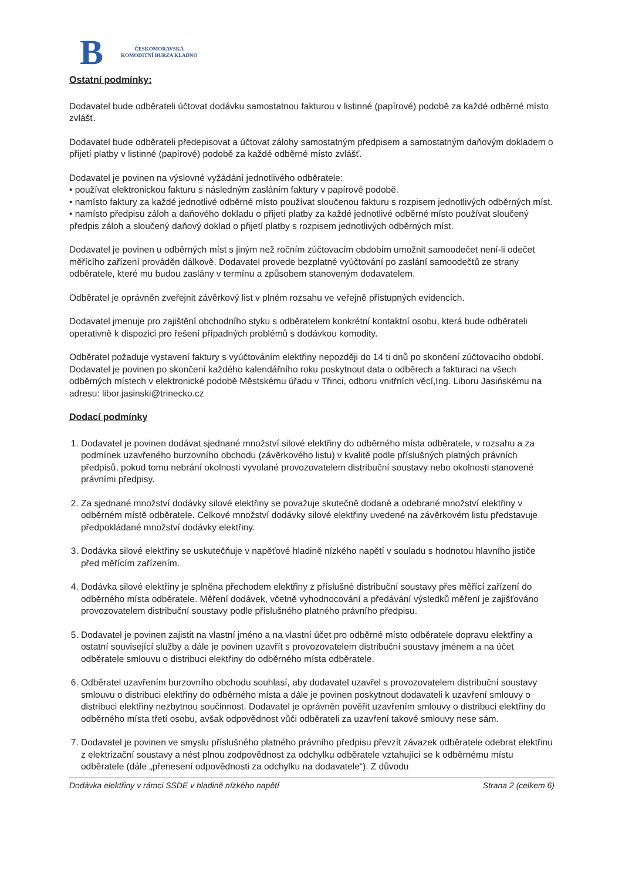B
ČESKOMORAVSKÁ
KOMODITNÍ BURZA KLADNO
Ostatní podmínky:
Dodavatel bude odběrateli účtovat dodávku samostatnou fakturou v listinné (papírové) podobě za každé odběrné místo zvlášť.
Dodavatel bude odběrateli předepisovat a účtovat zálohy samostatným předpisem a samostatným daňovým dokladem o přijetí platby v listinné (papírové) podobě za každé odběrné místo zvlášť.
Dodavatel je povinen na výslovné vyžádání jednotlivého odběratele:
• používat elektronickou fakturu s následným zasláním faktury v papírové podobě.
• namísto faktury za každé jednotlivé odběrné místo používat sloučenou fakturu s rozpisem jednotlivých odběrných míst.
• namísto předpisu záloh a daňového dokladu o přijetí platby za každé jednotlivé odběrné místo používat sloučený předpis záloh a sloučený daňový doklad o přijetí platby s rozpisem jednotlivých odběrných míst.
Dodavatel je povinen u odběrných míst s jiným než ročním zúčtovacím obdobím umožnit samoodečet není-li odečet měřícího zařízení prováděn dálkově. Dodavatel provede bezplatné vyúčtování po zaslání samoodečtů ze strany odběratele, které mu budou zaslány v termínu a způsobem stanoveným dodavatelem.
Odběratel je oprávněn zveřejnit závěrkový list v plném rozsahu ve veřejně přístupných evidencích.
Dodavatel jmenuje pro zajištění obchodního styku s odběratelem konkrétní kontaktní osobu, která bude odběrateli operativně k dispozici pro řešení případných problémů s dodávkou komodity.
Odběratel požaduje vystavení faktury s vyúčtováním elektřiny nepozději do 14 ti dnů po skončení zúčtovacího období.
Dodavatel je povinen po skončení každého kalendářního roku poskytnout data o odběrech a fakturaci na všech odběrných místech v elektronické podobě Městskému úřadu v Třinci, odboru vnitřních věcí,Ing. Liboru Jasińskému na adresu: libor.jasinski@trinecko.cz
Dodací podmínky
1. Dodavatel je povinen dodávat sjednané množství silové elektřiny do odběrného místa odběratele, v rozsahu a za podmínek uzavřeného burzovního obchodu (závěrkového listu) v kvalitě podle příslušných platných právních předpisů, pokud tomu nebrání okolnosti vyvolané provozovatelem distribuční soustavy nebo okolnosti stanovené právními předpisy.
2. Za sjednané množství dodávky silové elektřiny se považuje skutečně dodané a odebrané množství elektřiny v odběrném místě odběratele. Celkové množství dodávky silové elektřiny uvedené na závěrkovém listu představuje předpokládané množství dodávky elektřiny.
3. Dodávka silové elektřiny se uskutečňuje v napěťové hladině nízkého napětí v souladu s hodnotou hlavního jističe před měřícím zařízením.
4. Dodávka silové elektřiny je splněna přechodem elektřiny z příslušné distribuční soustavy přes měřící zařízení do odběrného místa odběratele. Měření dodávek, včetně vyhodnocování a předávání výsledků měření je zajišťováno provozovatelem distribuční soustavy podle příslušného platného právního předpisu.
5. Dodavatel je povinen zajistit na vlastní jméno a na vlastní účet pro odběrné místo odběratele dopravu elektřiny a ostatní související služby a dále je povinen uzavřít s provozovatelem distribuční soustavy jménem a na účet odběratele smlouvu o distribuci elektřiny do odběrného místa odběratele.
6. Odběratel uzavřením burzovního obchodu souhlasí, aby dodavatel uzavřel s provozovatelem distribuční soustavy smlouvu o distribuci elektřiny do odběrného místa a dále je povinen poskytnout dodavateli k uzavření smlouvy o distribuci elektřiny nezbytnou součinnost. Dodavatel je oprávněn pověřit uzavřením smlouvy o distribuci elektřiny do odběrného místa třetí osobu, avšak odpovědnost vůči odběrateli za uzavření takové smlouvy nese sám.
7. Dodavatel je povinen ve smyslu příslušného platného právního předpisu převzít závazek odběratele odebrat elektřinu z elektrizační soustavy a nést plnou zodpovědnost za odchylku odběratele vztahující se k odběrnému místu odběratele (dále „přenesení odpovědnosti za odchylku na dodavatele“). Z důvodu
Dodávka elektřiny v rámci SSDE v hladině nízkého napětí Strana 2 (celkem 6)